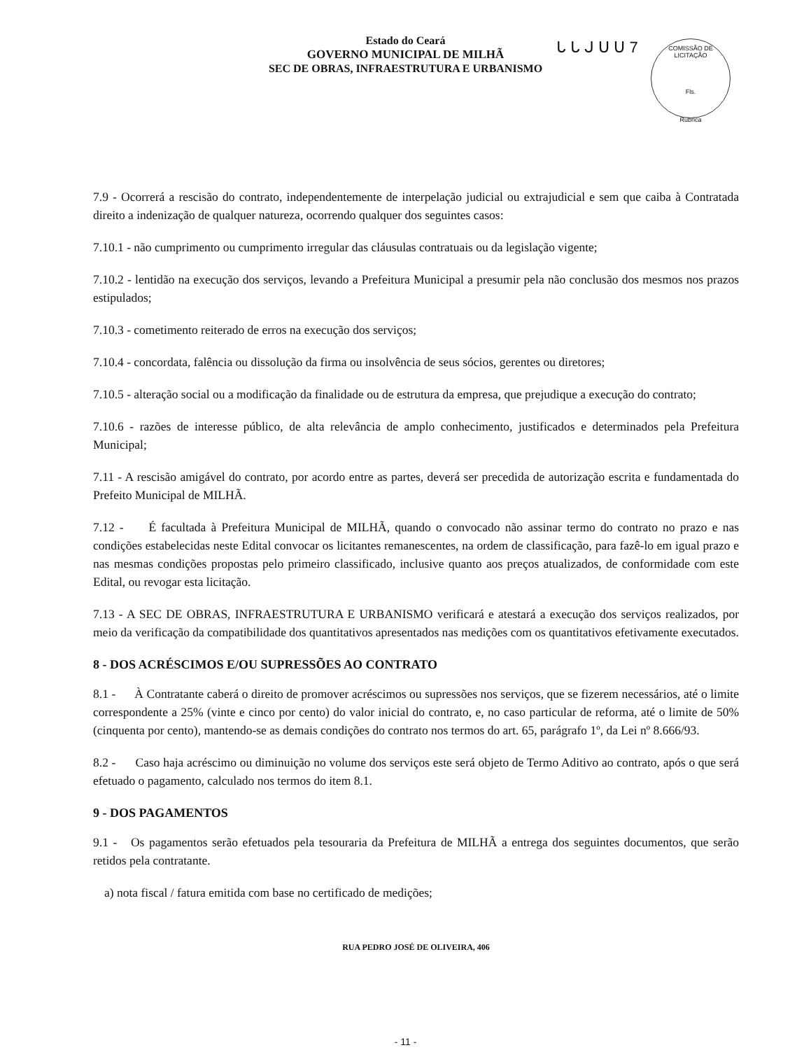ᒐ ᒐ ᒍ ᑌ ᑌ 7
COMISSÃO DE LICITAÇÃO
Fls.
Rubrica
Estado do Ceará
GOVERNO MUNICIPAL DE MILHÃ
SEC DE OBRAS, INFRAESTRUTURA E URBANISMO
7.9 - Ocorrerá a rescisão do contrato, independentemente de interpelação judicial ou extrajudicial e sem que caiba à Contratada direito a indenização de qualquer natureza, ocorrendo qualquer dos seguintes casos:
7.10.1 - não cumprimento ou cumprimento irregular das cláusulas contratuais ou da legislação vigente;
7.10.2 - lentidão na execução dos serviços, levando a Prefeitura Municipal a presumir pela não conclusão dos mesmos nos prazos estipulados;
7.10.3 - cometimento reiterado de erros na execução dos serviços;
7.10.4 - concordata, falência ou dissolução da firma ou insolvência de seus sócios, gerentes ou diretores;
7.10.5 - alteração social ou a modificação da finalidade ou de estrutura da empresa, que prejudique a execução do contrato;
7.10.6 - razões de interesse público, de alta relevância de amplo conhecimento, justificados e determinados pela Prefeitura Municipal;
7.11 - A rescisão amigável do contrato, por acordo entre as partes, deverá ser precedida de autorização escrita e fundamentada do Prefeito Municipal de MILHÃ.
7.12 - É facultada à Prefeitura Municipal de MILHÃ, quando o convocado não assinar termo do contrato no prazo e nas condições estabelecidas neste Edital convocar os licitantes remanescentes, na ordem de classificação, para fazê-lo em igual prazo e nas mesmas condições propostas pelo primeiro classificado, inclusive quanto aos preços atualizados, de conformidade com este Edital, ou revogar esta licitação.
7.13 - A SEC DE OBRAS, INFRAESTRUTURA E URBANISMO verificará e atestará a execução dos serviços realizados, por meio da verificação da compatibilidade dos quantitativos apresentados nas medições com os quantitativos efetivamente executados.
8 - DOS ACRÉSCIMOS E/OU SUPRESSÕES AO CONTRATO
8.1 - À Contratante caberá o direito de promover acréscimos ou supressões nos serviços, que se fizerem necessários, até o limite correspondente a 25% (vinte e cinco por cento) do valor inicial do contrato, e, no caso particular de reforma, até o limite de 50% (cinquenta por cento), mantendo-se as demais condições do contrato nos termos do art. 65, parágrafo 1º, da Lei nº 8.666/93.
8.2 - Caso haja acréscimo ou diminuição no volume dos serviços este será objeto de Termo Aditivo ao contrato, após o que será efetuado o pagamento, calculado nos termos do item 8.1.
9 - DOS PAGAMENTOS
9.1 - Os pagamentos serão efetuados pela tesouraria da Prefeitura de MILHÃ a entrega dos seguintes documentos, que serão retidos pela contratante.
a) nota fiscal / fatura emitida com base no certificado de medições;
RUA PEDRO JOSÉ DE OLIVEIRA, 406
- 11 -